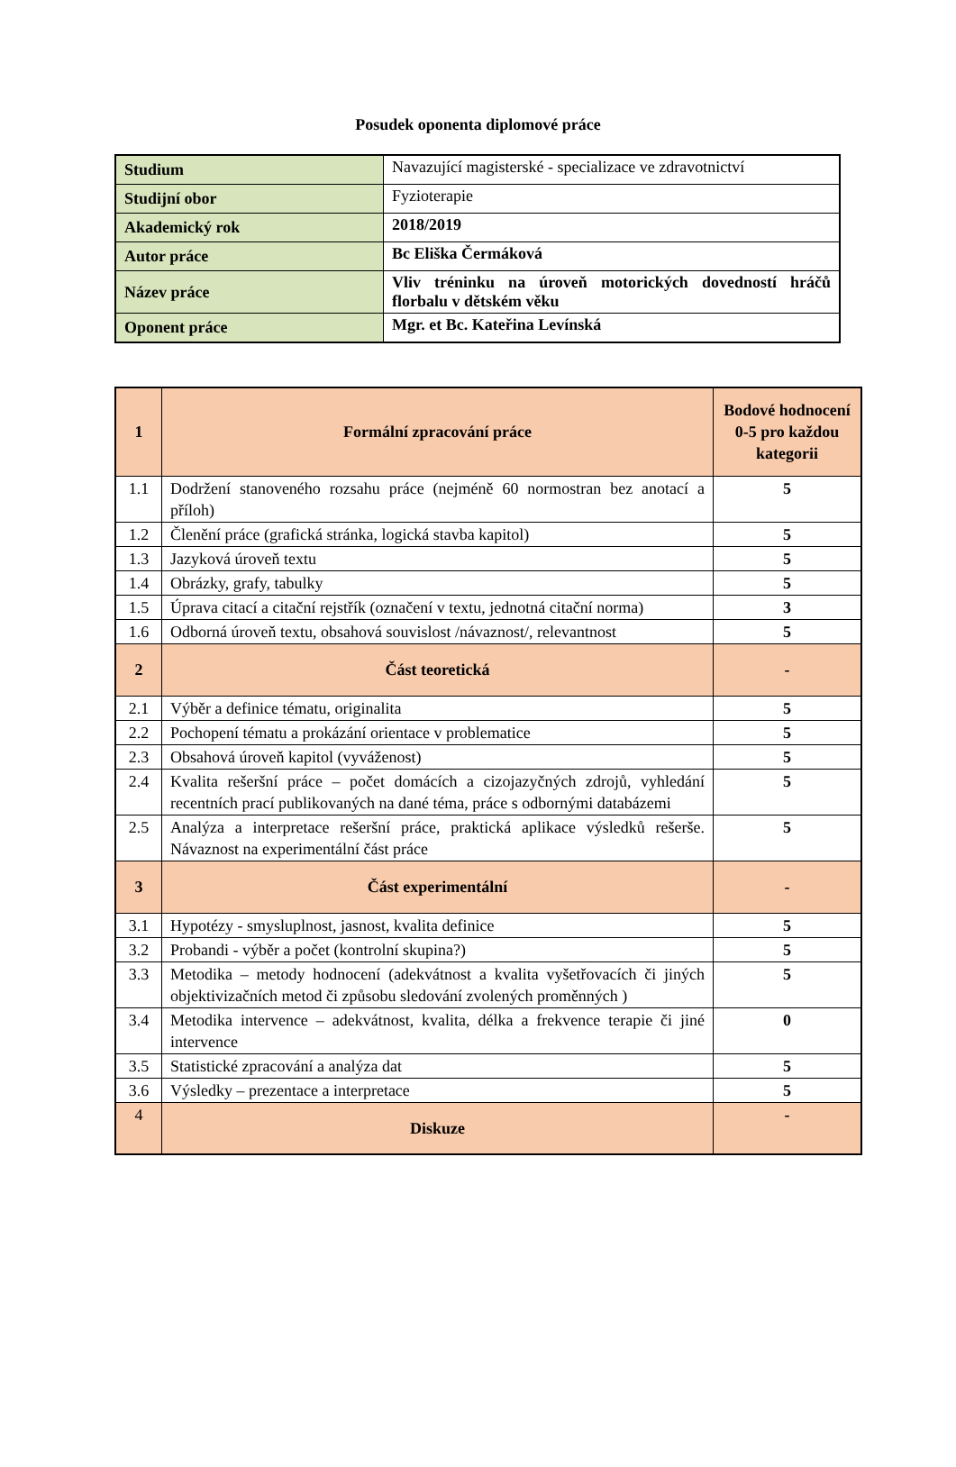Posudek oponenta diplomové práce
| Studium | Navazující magisterské - specializace ve zdravotnictví |
| Studijní obor | Fyzioterapie |
| Akademický rok | 2018/2019 |
| Autor práce | Bc Eliška Čermáková |
| Název práce | Vliv tréninku na úroveň motorických dovedností hráčů florbalu v dětském věku |
| Oponent práce | Mgr. et Bc. Kateřina Levínská |
| 1 | Formální zpracování práce | Bodové hodnocení 0-5 pro každou kategorii |
| --- | --- | --- |
| 1.1 | Dodržení stanoveného rozsahu práce (nejméně 60 normostran bez anotací a příloh) | 5 |
| 1.2 | Členění práce (grafická stránka, logická stavba kapitol) | 5 |
| 1.3 | Jazyková úroveň textu | 5 |
| 1.4 | Obrázky, grafy, tabulky | 5 |
| 1.5 | Úprava citací a citační rejstřík (označení v textu, jednotná citační norma) | 3 |
| 1.6 | Odborná úroveň textu, obsahová souvislost /návaznost/, relevantnost | 5 |
| 2 | Část teoretická | - |
| 2.1 | Výběr a definice tématu, originalita | 5 |
| 2.2 | Pochopení tématu a prokázání orientace v problematice | 5 |
| 2.3 | Obsahová úroveň kapitol (vyváženost) | 5 |
| 2.4 | Kvalita rešeršní práce – počet domácích a cizojazyčných zdrojů, vyhledání recentních prací publikovaných na dané téma, práce s odbornými databázemi | 5 |
| 2.5 | Analýza a interpretace rešeršní práce, praktická aplikace výsledků rešerše. Návaznost na experimentální část práce | 5 |
| 3 | Část experimentální | - |
| 3.1 | Hypotézy - smysluplnost, jasnost, kvalita definice | 5 |
| 3.2 | Probandi - výběr a počet (kontrolní skupina?) | 5 |
| 3.3 | Metodika – metody hodnocení (adekvátnost a kvalita vyšetřovacích či jiných objektivizačních metod či způsobu sledování zvolených proměnných ) | 5 |
| 3.4 | Metodika intervence – adekvátnost, kvalita, délka a frekvence terapie či jiné intervence | 0 |
| 3.5 | Statistické zpracování a analýza dat | 5 |
| 3.6 | Výsledky – prezentace a interpretace | 5 |
| 4 | Diskuze | - |